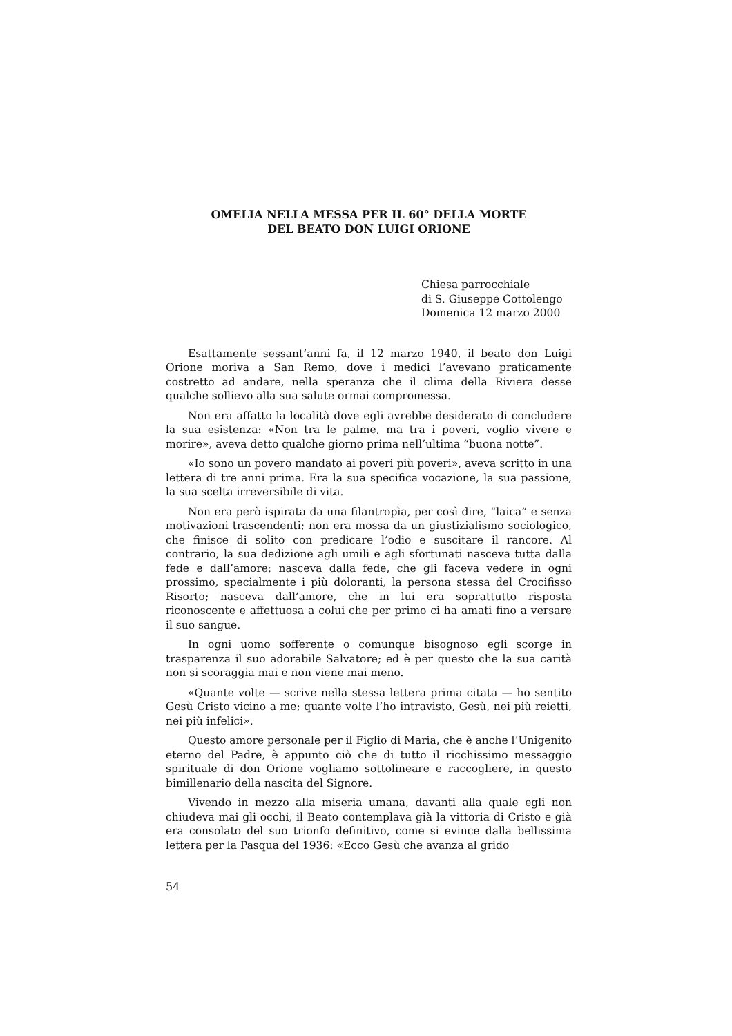OMELIA NELLA MESSA PER IL 60° DELLA MORTE
DEL BEATO DON LUIGI ORIONE
Chiesa parrocchiale
di S. Giuseppe Cottolengo
Domenica 12 marzo 2000
Esattamente sessant’anni fa, il 12 marzo 1940, il beato don Luigi Orione moriva a San Remo, dove i medici l’avevano praticamente costretto ad andare, nella speranza che il clima della Riviera desse qualche sollievo alla sua salute ormai compromessa.
Non era affatto la località dove egli avrebbe desiderato di concludere la sua esistenza: «Non tra le palme, ma tra i poveri, voglio vivere e morire», aveva detto qualche giorno prima nell’ultima “buona notte”.
«Io sono un povero mandato ai poveri più poveri», aveva scritto in una lettera di tre anni prima. Era la sua specifica vocazione, la sua passione, la sua scelta irreversibile di vita.
Non era però ispirata da una filantropìa, per così dire, “laica” e senza motivazioni trascendenti; non era mossa da un giustizialismo sociologico, che finisce di solito con predicare l’odio e suscitare il rancore. Al contrario, la sua dedizione agli umili e agli sfortunati nasceva tutta dalla fede e dall’amore: nasceva dalla fede, che gli faceva vedere in ogni prossimo, specialmente i più doloranti, la persona stessa del Crocifisso Risorto; nasceva dall’amore, che in lui era soprattutto risposta riconoscente e affettuosa a colui che per primo ci ha amati fino a versare il suo sangue.
In ogni uomo sofferente o comunque bisognoso egli scorge in trasparenza il suo adorabile Salvatore; ed è per questo che la sua carità non si scoraggia mai e non viene mai meno.
«Quante volte — scrive nella stessa lettera prima citata — ho sentito Gesù Cristo vicino a me; quante volte l’ho intravisto, Gesù, nei più reietti, nei più infelici».
Questo amore personale per il Figlio di Maria, che è anche l’Unigenito eterno del Padre, è appunto ciò che di tutto il ricchissimo messaggio spirituale di don Orione vogliamo sottolineare e raccogliere, in questo bimillenario della nascita del Signore.
Vivendo in mezzo alla miseria umana, davanti alla quale egli non chiudeva mai gli occhi, il Beato contemplava già la vittoria di Cristo e già era consolato del suo trionfo definitivo, come si evince dalla bellissima lettera per la Pasqua del 1936: «Ecco Gesù che avanza al grido
54